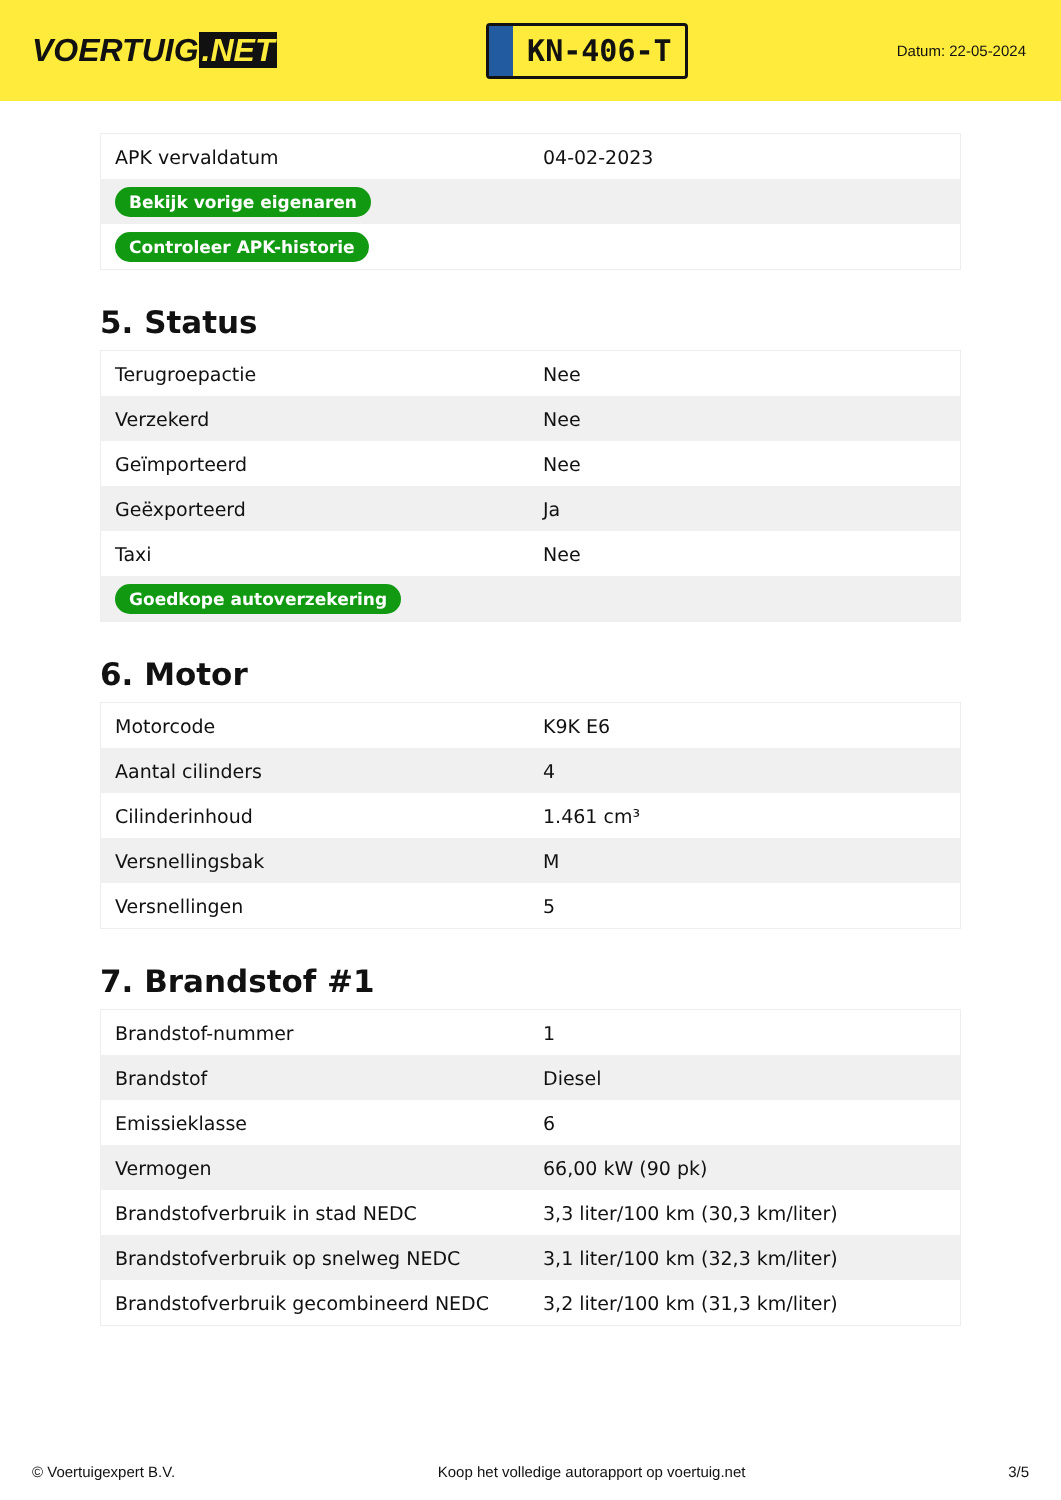VOERTUIG.NET
KN-406-T
Datum: 22-05-2024
| APK vervaldatum | 04-02-2023 |
| Bekijk vorige eigenaren | |
| Controleer APK-historie | |
5. Status
| Terugroepactie | Nee |
| Verzekerd | Nee |
| Geïmporteerd | Nee |
| Geëxporteerd | Ja |
| Taxi | Nee |
| Goedkope autoverzekering | |
6. Motor
| Motorcode | K9K E6 |
| Aantal cilinders | 4 |
| Cilinderinhoud | 1.461 cm³ |
| Versnellingsbak | M |
| Versnellingen | 5 |
7. Brandstof #1
| Brandstof-nummer | 1 |
| Brandstof | Diesel |
| Emissieklasse | 6 |
| Vermogen | 66,00 kW (90 pk) |
| Brandstofverbruik in stad NEDC | 3,3 liter/100 km (30,3 km/liter) |
| Brandstofverbruik op snelweg NEDC | 3,1 liter/100 km (32,3 km/liter) |
| Brandstofverbruik gecombineerd NEDC | 3,2 liter/100 km (31,3 km/liter) |
© Voertuigexpert B.V. Koop het volledige autorapport op voertuig.net 3/5